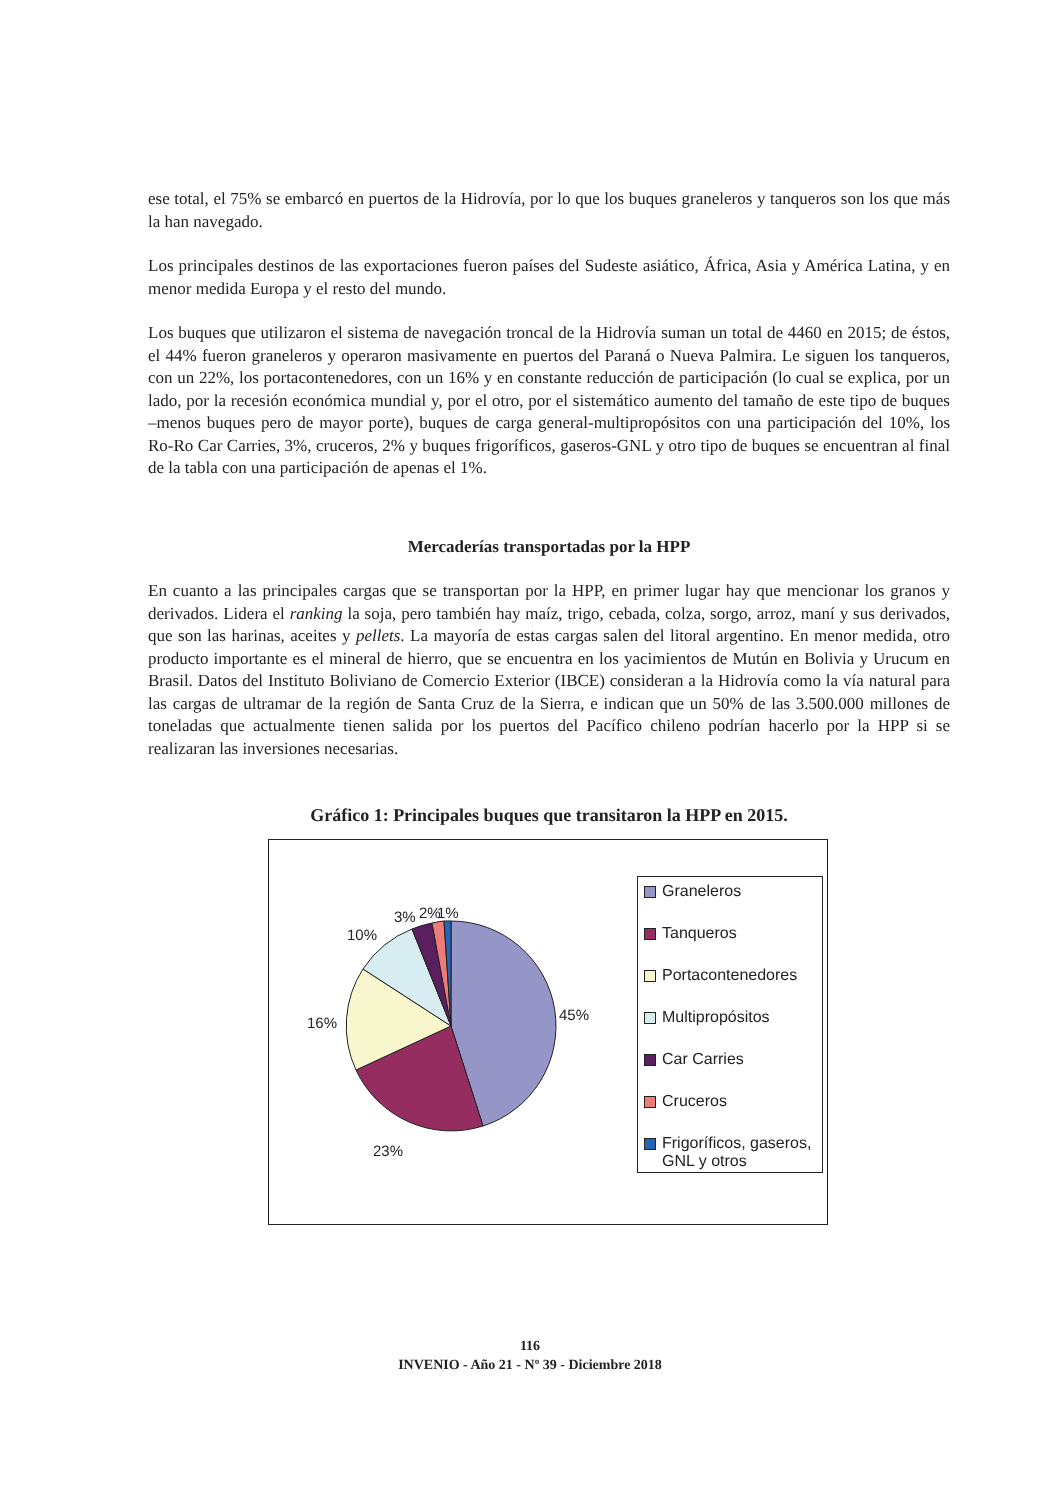ese total, el 75% se embarcó en puertos de la Hidrovía, por lo que los buques graneleros y tanqueros son los que más la han navegado.
Los principales destinos de las exportaciones fueron países del Sudeste asiático, África, Asia y América Latina, y en menor medida Europa y el resto del mundo.
Los buques que utilizaron el sistema de navegación troncal de la Hidrovía suman un total de 4460 en 2015; de éstos, el 44% fueron graneleros y operaron masivamente en puertos del Paraná o Nueva Palmira. Le siguen los tanqueros, con un 22%, los portacontenedores, con un 16% y en constante reducción de participación (lo cual se explica, por un lado, por la recesión económica mundial y, por el otro, por el sistemático aumento del tamaño de este tipo de buques –menos buques pero de mayor porte), buques de carga general-multipropósitos con una participación del 10%, los Ro-Ro Car Carries, 3%, cruceros, 2% y buques frigoríficos, gaseros-GNL y otro tipo de buques se encuentran al final de la tabla con una participación de apenas el 1%.
Mercaderías transportadas por la HPP
En cuanto a las principales cargas que se transportan por la HPP, en primer lugar hay que mencionar los granos y derivados. Lidera el ranking la soja, pero también hay maíz, trigo, cebada, colza, sorgo, arroz, maní y sus derivados, que son las harinas, aceites y pellets. La mayoría de estas cargas salen del litoral argentino. En menor medida, otro producto importante es el mineral de hierro, que se encuentra en los yacimientos de Mutún en Bolivia y Urucum en Brasil. Datos del Instituto Boliviano de Comercio Exterior (IBCE) consideran a la Hidrovía como la vía natural para las cargas de ultramar de la región de Santa Cruz de la Sierra, e indican que un 50% de las 3.500.000 millones de toneladas que actualmente tienen salida por los puertos del Pacífico chileno podrían hacerlo por la HPP si se realizaran las inversiones necesarias.
Gráfico 1: Principales buques que transitaron la HPP en 2015.
45%
23%
16%
10%
3% 2% 1%
Graneleros
Tanqueros
Portacontenedores
Multipropósitos
Car Carries
Cruceros
Frigoríficos, gaseros, GNL y otros
116
INVENIO - Año 21 - Nº 39 - Diciembre 2018